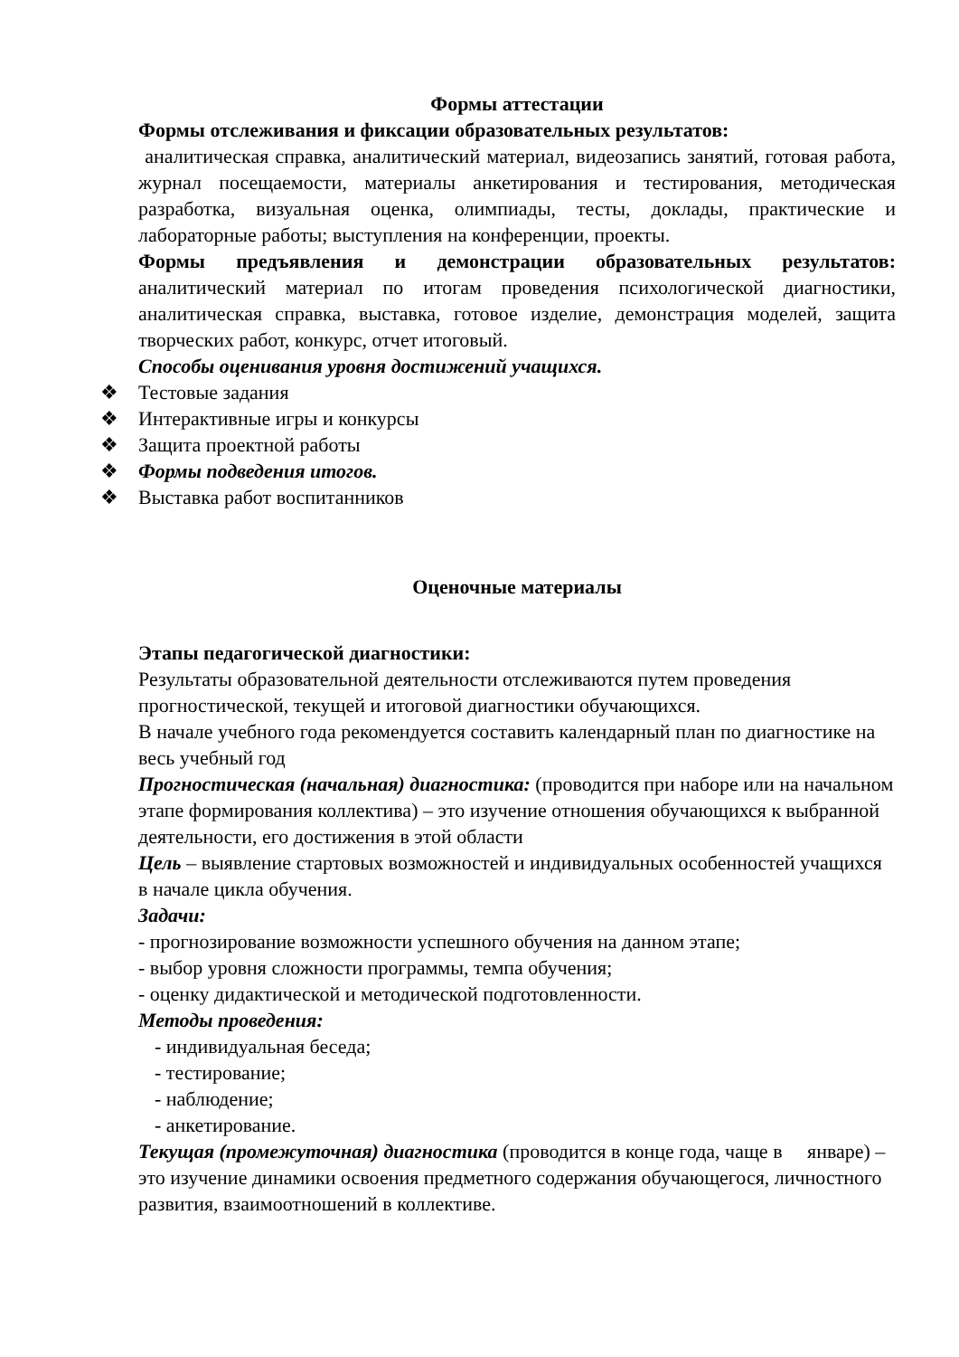Формы аттестации
Формы отслеживания и фиксации образовательных результатов:
аналитическая справка, аналитический материал, видеозапись занятий, готовая работа, журнал посещаемости, материалы анкетирования и тестирования, методическая разработка, визуальная оценка, олимпиады, тесты, доклады, практические и лабораторные работы; выступления на конференции, проекты.
Формы предъявления и демонстрации образовательных результатов: аналитический материал по итогам проведения психологической диагностики, аналитическая справка, выставка, готовое изделие, демонстрация моделей, защита творческих работ, конкурс, отчет итоговый.
Способы оценивания уровня достижений учащихся.
❖ Тестовые задания
❖ Интерактивные игры и конкурсы
❖ Защита проектной работы
❖ Формы подведения итогов.
❖ Выставка работ воспитанников
Оценочные материалы
Этапы педагогической диагностики:
Результаты образовательной деятельности отслеживаются путем проведения прогностической, текущей и итоговой диагностики обучающихся.
В начале учебного года рекомендуется составить календарный план по диагностике на весь учебный год
Прогностическая (начальная) диагностика: (проводится при наборе или на начальном этапе формирования коллектива) – это изучение отношения обучающихся к выбранной деятельности, его достижения в этой области
Цель – выявление стартовых возможностей и индивидуальных особенностей учащихся в начале цикла обучения.
Задачи:
- прогнозирование возможности успешного обучения на данном этапе;
- выбор уровня сложности программы, темпа обучения;
- оценку дидактической и методической подготовленности.
Методы проведения:
- индивидуальная беседа;
- тестирование;
- наблюдение;
- анкетирование.
Текущая (промежуточная) диагностика (проводится в конце года, чаще в январе) – это изучение динамики освоения предметного содержания обучающегося, личностного развития, взаимоотношений в коллективе.